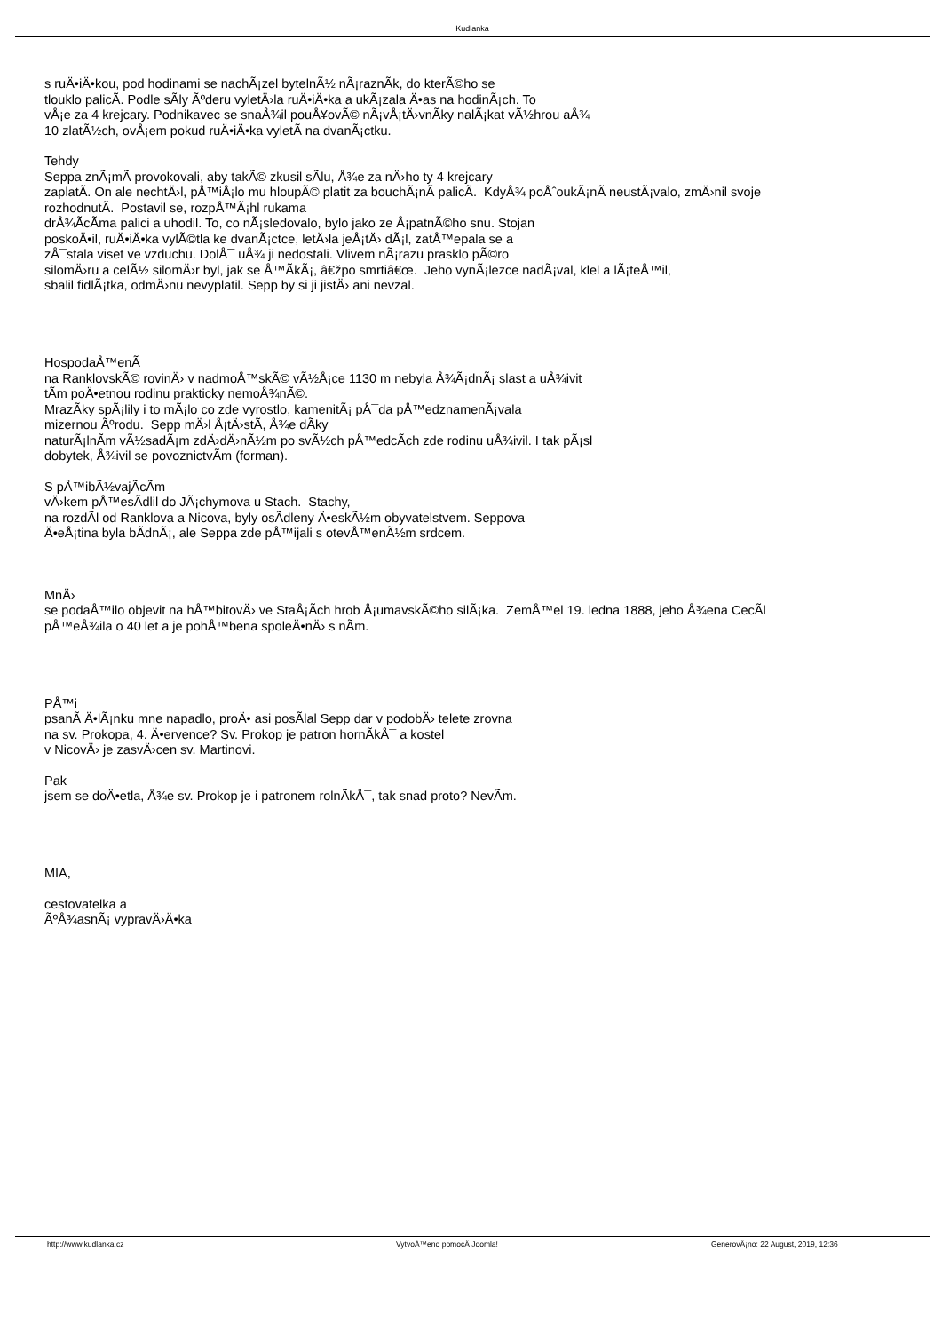Kudlanka
s ruÄ•iÄ•kou, pod hodinami se nachÃ¡zel bytelnÃ½ nÃ¡raznÃ­k, do kterÃ©ho se
tlouklo palicÃ­. Podle sÃ­ly Ãºderu vyletÄ›la ruÄ•iÄ•ka a ukÃ¡zala Ä•as na hodinÃ¡ch. To
vÅ¡e za 4 krejcary. Podnikavec se snaÅ¾il pouÅ¥ovÃ© nÃ¡vÅ¡tÄ›vnÃ­ky nalÃ¡kat vÃ½hrou aÅ¾
10 zlatÃ½ch, ovÅ¡em pokud ruÄ•iÄ•ka vyletÃ­ na dvanÃ¡ctku.
Tehdy
Seppa znÃ¡mÃ­ provokovali, aby takÃ© zkusil sÃ­lu, Å¾e za nÄ›ho ty 4 krejcary
zaplatÃ­. On ale nechtÄ›l, pÅ™iÅ¡lo mu hloupÃ© platit za bouchÃ¡nÃ­ palicÃ­. KdyÅ¾ poÅˆoukÃ¡nÃ­ neustÃ¡valo, zmÄ›nil svoje
rozhodnutÃ­. Postavil se, rozpÅ™Ã¡hl rukama
drÅ¾Ã­cÃ­ma palici a uhodil. To, co nÃ¡sledovalo, bylo jako ze Å¡patnÃ©ho snu. Stojan
poskoÄ•il, ruÄ•iÄ•ka vylÃ©tla ke dvanÃ¡ctce, letÄ›la jeÅ¡tÄ› dÃ¡l, zatÅ™epala se a
zÅ¯stala viset ve vzduchu. DolÅ¯ uÅ¾ ji nedostali. Vlivem nÃ¡razu prasklo pÃ©ro
silomÄ›ru a celÃ½ silomÄ›r byl, jak se Å™Ã­kÃ¡, â€žpo smrtiâ€œ. Jeho vynÃ¡lezce nadÃ¡val, klel a lÃ¡teÅ™il,
sbalil fidlÃ¡tka, odmÄ›nu nevyplatil. Sepp by si ji jistÄ› ani nevzal.
HospodaÅ™enÃ­
na RanklovskÃ© rovinÄ› v nadmoÅ™skÃ© vÃ½Å¡ce 1130 m nebyla Å¾Ã¡dnÃ¡ slast a uÅ¾ivit
tÃ­m poÄ•etnou rodinu prakticky nemoÅ¾nÃ©.
MrazÃ­ky spÃ¡lily i to mÃ¡lo co zde vyrostlo, kamenitÃ¡ pÅ¯da pÅ™edznamenÃ¡vala
mizernou Ãºrodu. Sepp mÄ›l Å¡tÄ›stÃ­, Å¾e dÃ­ky
naturÃ¡lnÃ­m vÃ½sadÃ¡m zdÄ›dÄ›nÃ½m po svÃ½ch pÅ™edcÃ­ch zde rodinu uÅ¾ivil. I tak pÃ¡sl
dobytek, Å¾ivil se povoznictvÃ­m (forman).
S pÅ™ibÃ½vajÃ­cÃ­m
vÄ›kem pÅ™esÃ­dlil do JÃ¡chymova u Stach. Stachy,
na rozdÃ­l od Ranklova a Nicova, byly osÃ­dleny Ä•eskÃ½m obyvatelstvem. Seppova
Ä•eÅ¡tina byla bÃ­dnÃ¡, ale Seppa zde pÅ™ijali s otevÅ™enÃ½m srdcem.
MnÄ›
se podaÅ™ilo objevit na hÅ™bitovÄ› ve StaÅ¡Ã­ch hrob Å¡umavskÃ©ho silÃ¡ka. ZemÅ™el 19. ledna 1888, jeho Å¾ena CecÃ­l
pÅ™eÅ¾ila o 40 let a je pohÅ™bena spoleÄ•nÄ› s nÃ­m.
PÅ™i
psanÃ­ Ä•lÃ¡nku mne napadlo, proÄ• asi posÃ­lal Sepp dar v podobÄ› telete zrovna
na sv. Prokopa, 4. Ä•ervence? Sv. Prokop je patron hornÃ­kÅ¯ a kostel
v NicovÄ› je zasvÄ›cen sv. Martinovi.
Pak
jsem se doÄ•etla, Å¾e sv. Prokop je i patronem rolnÃ­kÅ¯, tak snad proto? NevÃ­m.
MIA,
cestovatelka a
ÃºÅ¾asnÃ¡ vypravÄ›Ä•ka
http://www.kudlanka.cz VytvoÅ™eno pomocÃ­ Joomla! GenerovÃ¡no: 22 August, 2019, 12:36